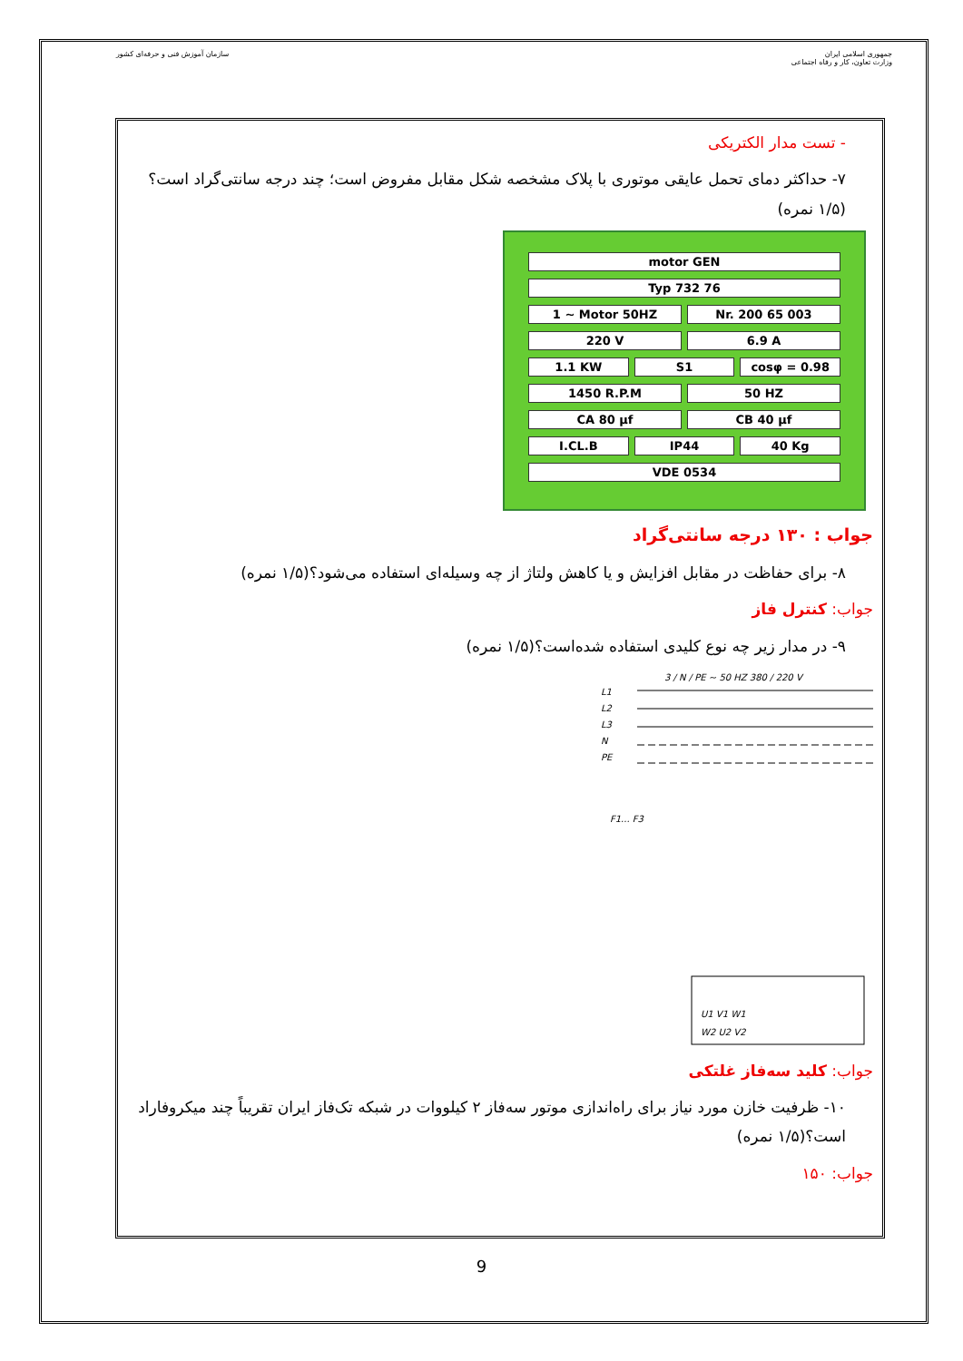جمهوری اسلامی ایران
وزارت تعاون، کار و رفاه اجتماعی
سازمان آموزش فنی و حرفه‌ای کشور
- تست مدار الکتریکی
۷- حداکثر دمای تحمل عایقی موتوری با پلاک مشخصه شکل مقابل مفروض است؛ چند درجه سانتی‌گراد است؟(۱/۵ نمره)
motor GEN
Typ 732 76
1 ~ Motor 50HZ Nr. 200 65 003
220 V 6.9 A
1.1 KW S1 cosφ = 0.98
1450 R.P.M 50 HZ
CA 80 μf CB 40 μf
I.CL.B IP44 40 Kg
VDE 0534
جواب : ۱۳۰ درجه سانتی‌گراد
۸- برای حفاظت در مقابل افزایش و یا کاهش ولتاژ از چه وسیله‌ای استفاده می‌شود؟(۱/۵ نمره)
جواب: کنترل فاز
۹- در مدار زیر چه نوع کلیدی استفاده شده‌است؟(۱/۵ نمره)
3 / N / PE ~ 50 HZ 380 / 220 V
L1
L2
L3
N
PE
F1... F3
U1 V1 W1
W2 U2 V2
جواب: کلید سه‌فاز غلتکی
۱۰- ظرفیت خازن مورد نیاز برای راه‌اندازی موتور سه‌فاز ۲ کیلووات در شبکه تک‌فاز ایران تقریباً چند میکروفاراد است؟(۱/۵ نمره)
جواب: ۱۵۰
9